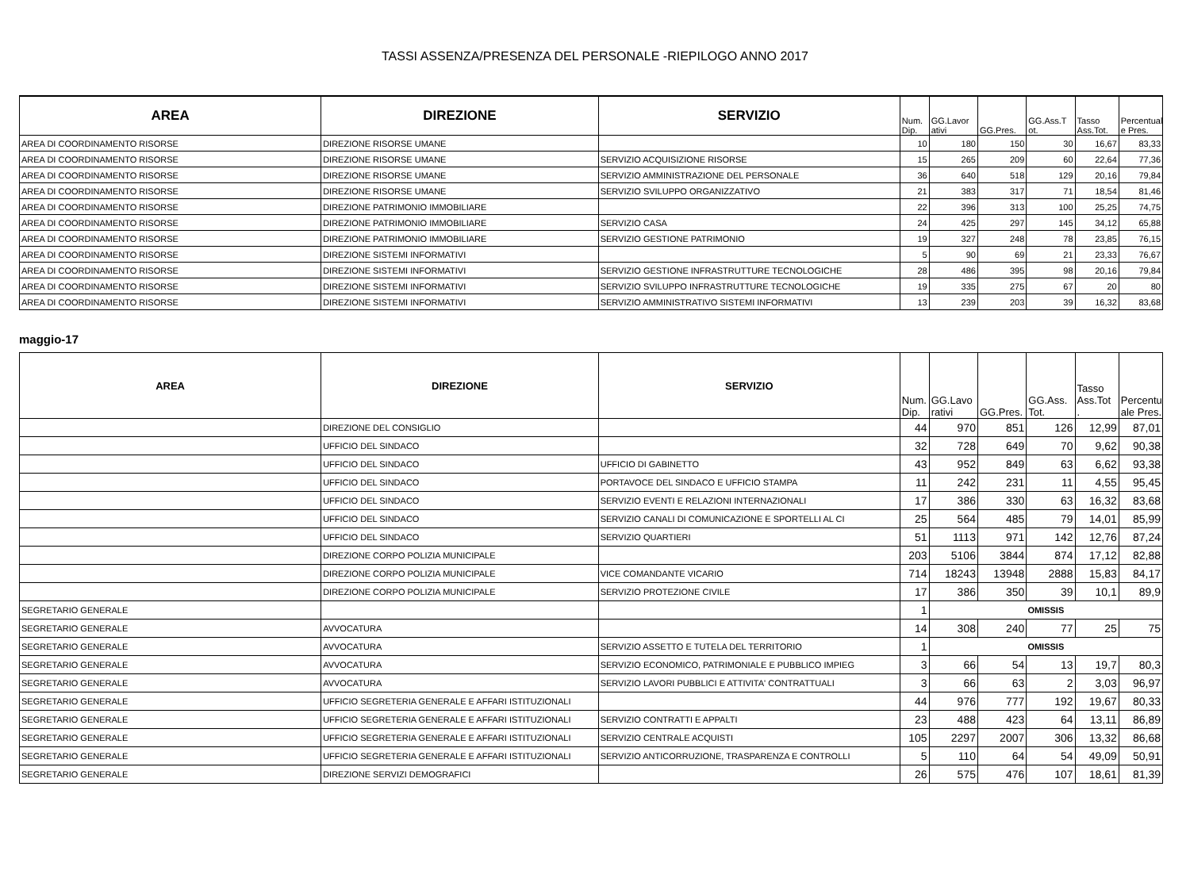TASSI ASSENZA/PRESENZA DEL PERSONALE -RIEPILOGO ANNO 2017
| AREA | DIREZIONE | SERVIZIO | Num. Dip. | GG.Lavor ativi | GG.Pres. | GG.Ass.T ot. | Tasso Ass.Tot. | Percentual e Pres. |
| --- | --- | --- | --- | --- | --- | --- | --- | --- |
| AREA DI COORDINAMENTO RISORSE | DIREZIONE RISORSE UMANE | | 10 | 180 | 150 | 30 | 16,67 | 83,33 |
| AREA DI COORDINAMENTO RISORSE | DIREZIONE RISORSE UMANE | SERVIZIO ACQUISIZIONE RISORSE | 15 | 265 | 209 | 60 | 22,64 | 77,36 |
| AREA DI COORDINAMENTO RISORSE | DIREZIONE RISORSE UMANE | SERVIZIO AMMINISTRAZIONE DEL PERSONALE | 36 | 640 | 518 | 129 | 20,16 | 79,84 |
| AREA DI COORDINAMENTO RISORSE | DIREZIONE RISORSE UMANE | SERVIZIO SVILUPPO ORGANIZZATIVO | 21 | 383 | 317 | 71 | 18,54 | 81,46 |
| AREA DI COORDINAMENTO RISORSE | DIREZIONE PATRIMONIO IMMOBILIARE | | 22 | 396 | 313 | 100 | 25,25 | 74,75 |
| AREA DI COORDINAMENTO RISORSE | DIREZIONE PATRIMONIO IMMOBILIARE | SERVIZIO CASA | 24 | 425 | 297 | 145 | 34,12 | 65,88 |
| AREA DI COORDINAMENTO RISORSE | DIREZIONE PATRIMONIO IMMOBILIARE | SERVIZIO GESTIONE PATRIMONIO | 19 | 327 | 248 | 78 | 23,85 | 76,15 |
| AREA DI COORDINAMENTO RISORSE | DIREZIONE SISTEMI INFORMATIVI | | 5 | 90 | 69 | 21 | 23,33 | 76,67 |
| AREA DI COORDINAMENTO RISORSE | DIREZIONE SISTEMI INFORMATIVI | SERVIZIO GESTIONE INFRASTRUTTURE TECNOLOGICHE | 28 | 486 | 395 | 98 | 20,16 | 79,84 |
| AREA DI COORDINAMENTO RISORSE | DIREZIONE SISTEMI INFORMATIVI | SERVIZIO SVILUPPO INFRASTRUTTURE TECNOLOGICHE | 19 | 335 | 275 | 67 | 20 | 80 |
| AREA DI COORDINAMENTO RISORSE | DIREZIONE SISTEMI INFORMATIVI | SERVIZIO AMMINISTRATIVO SISTEMI INFORMATIVI | 13 | 239 | 203 | 39 | 16,32 | 83,68 |
maggio-17
| AREA | DIREZIONE | SERVIZIO | Num. Dip. | GG.Lavo rativi | GG.Pres. | GG.Ass. Tot. | Tasso Ass.Tot . | Percentu ale Pres. |
| --- | --- | --- | --- | --- | --- | --- | --- | --- |
| | DIREZIONE DEL CONSIGLIO | | 44 | 970 | 851 | 126 | 12,99 | 87,01 |
| | UFFICIO DEL SINDACO | | 32 | 728 | 649 | 70 | 9,62 | 90,38 |
| | UFFICIO DEL SINDACO | UFFICIO DI GABINETTO | 43 | 952 | 849 | 63 | 6,62 | 93,38 |
| | UFFICIO DEL SINDACO | PORTAVOCE DEL SINDACO E UFFICIO STAMPA | 11 | 242 | 231 | 11 | 4,55 | 95,45 |
| | UFFICIO DEL SINDACO | SERVIZIO EVENTI E RELAZIONI INTERNAZIONALI | 17 | 386 | 330 | 63 | 16,32 | 83,68 |
| | UFFICIO DEL SINDACO | SERVIZIO CANALI DI COMUNICAZIONE E SPORTELLI AL CI | 25 | 564 | 485 | 79 | 14,01 | 85,99 |
| | UFFICIO DEL SINDACO | SERVIZIO QUARTIERI | 51 | 1113 | 971 | 142 | 12,76 | 87,24 |
| | DIREZIONE CORPO POLIZIA MUNICIPALE | | 203 | 5106 | 3844 | 874 | 17,12 | 82,88 |
| | DIREZIONE CORPO POLIZIA MUNICIPALE | VICE COMANDANTE VICARIO | 714 | 18243 | 13948 | 2888 | 15,83 | 84,17 |
| | DIREZIONE CORPO POLIZIA MUNICIPALE | SERVIZIO PROTEZIONE CIVILE | 17 | 386 | 350 | 39 | 10,1 | 89,9 |
| SEGRETARIO GENERALE | | | 1 | OMISSIS | | | | |
| SEGRETARIO GENERALE | AVVOCATURA | | 14 | 308 | 240 | 77 | 25 | 75 |
| SEGRETARIO GENERALE | AVVOCATURA | SERVIZIO ASSETTO E TUTELA DEL TERRITORIO | 1 | OMISSIS | | | | |
| SEGRETARIO GENERALE | AVVOCATURA | SERVIZIO ECONOMICO, PATRIMONIALE E PUBBLICO IMPIEG | 3 | 66 | 54 | 13 | 19,7 | 80,3 |
| SEGRETARIO GENERALE | AVVOCATURA | SERVIZIO LAVORI PUBBLICI E ATTIVITA' CONTRATTUALI | 3 | 66 | 63 | 2 | 3,03 | 96,97 |
| SEGRETARIO GENERALE | UFFICIO SEGRETERIA GENERALE E AFFARI ISTITUZIONALI | | 44 | 976 | 777 | 192 | 19,67 | 80,33 |
| SEGRETARIO GENERALE | UFFICIO SEGRETERIA GENERALE E AFFARI ISTITUZIONALI | SERVIZIO CONTRATTI E APPALTI | 23 | 488 | 423 | 64 | 13,11 | 86,89 |
| SEGRETARIO GENERALE | UFFICIO SEGRETERIA GENERALE E AFFARI ISTITUZIONALI | SERVIZIO CENTRALE ACQUISTI | 105 | 2297 | 2007 | 306 | 13,32 | 86,68 |
| SEGRETARIO GENERALE | UFFICIO SEGRETERIA GENERALE E AFFARI ISTITUZIONALI | SERVIZIO ANTICORRUZIONE, TRASPARENZA E CONTROLLI | 5 | 110 | 64 | 54 | 49,09 | 50,91 |
| SEGRETARIO GENERALE | DIREZIONE SERVIZI DEMOGRAFICI | | 26 | 575 | 476 | 107 | 18,61 | 81,39 |